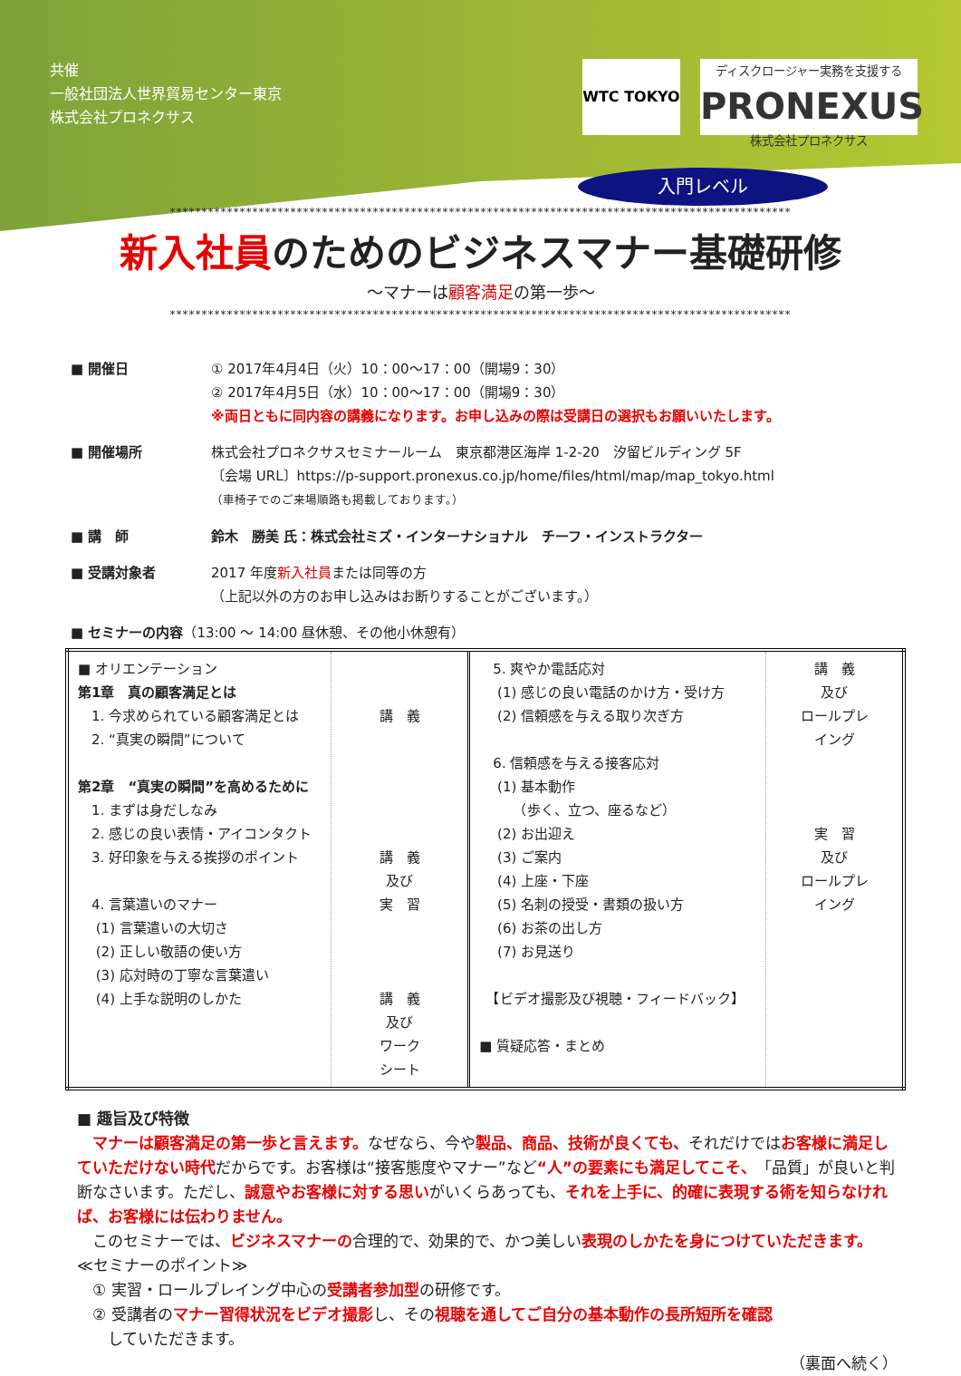共催
一般社団法人世界貿易センター東京
株式会社プロネクサス
WTC TOKYO
ディスクロージャー実務を支援する
PRONEXUS
株式会社プロネクサス
入門レベル
**************************************************************************************************
新入社員のためのビジネスマナー基礎研修
～マナーは顧客満足の第一歩～
**************************************************************************************************
■ 開催日 ① 2017年4月4日（火）10：00～17：00（開場9：30）
② 2017年4月5日（水）10：00～17：00（開場9：30）
※両日ともに同内容の講義になります。お申し込みの際は受講日の選択もお願いいたします。
■ 開催場所 株式会社プロネクサスセミナールーム　東京都港区海岸 1-2-20　汐留ビルディング 5F
〔会場 URL〕https://p-support.pronexus.co.jp/home/files/html/map/map_tokyo.html
（車椅子でのご来場順路も掲載しております。）
■ 講　師 鈴木　勝美 氏：株式会社ミズ・インターナショナル　チーフ・インストラクター
■ 受講対象者 2017 年度新入社員または同等の方
（上記以外の方のお申し込みはお断りすることがございます。）
■ セミナーの内容（13:00 ～ 14:00 昼休憩、その他小休憩有）
| ■ オリエンテーション 第1章 真の顧客満足とは 1. 今求められている顧客満足とは 2. “真実の瞬間”について 第2章 “真実の瞬間”を高めるために 1. まずは身だしなみ 2. 感じの良い表情・アイコンタクト 3. 好印象を与える挨拶のポイント 4. 言葉遣いのマナー (1) 言葉遣いの大切さ (2) 正しい敬語の使い方 (3) 応対時の丁寧な言葉遣い (4) 上手な説明のしかた | 講 義 講 義 及び 実 習 講 義 及び ワーク シート | 5. 爽やか電話応対 (1) 感じの良い電話のかけ方・受け方 (2) 信頼感を与える取り次ぎ方 6. 信頼感を与える接客応対 (1) 基本動作 （歩く、立つ、座るなど） (2) お出迎え (3) ご案内 (4) 上座・下座 (5) 名刺の授受・書類の扱い方 (6) お茶の出し方 (7) お見送り 【ビデオ撮影及び視聴・フィードバック】 ■ 質疑応答・まとめ | 講 義 及び ロールプレ イング 実 習 及び ロールプレ イング |
■ 趣旨及び特徴
　マナーは顧客満足の第一歩と言えます。なぜなら、今や製品、商品、技術が良くても、それだけではお客様に満足していただけない時代だからです。お客様は“接客態度やマナー”など“人”の要素にも満足してこそ、「品質」が良いと判断なさいます。ただし、誠意やお客様に対する思いがいくらあっても、それを上手に、的確に表現する術を知らなければ、お客様には伝わりません。
　このセミナーでは、ビジネスマナーの合理的で、効果的で、かつ美しい表現のしかたを身につけていただきます。
≪セミナーのポイント≫
　① 実習・ロールプレイング中心の受講者参加型の研修です。
　② 受講者のマナー習得状況をビデオ撮影し、その視聴を通してご自分の基本動作の長所短所を確認
　　していただきます。
（裏面へ続く）